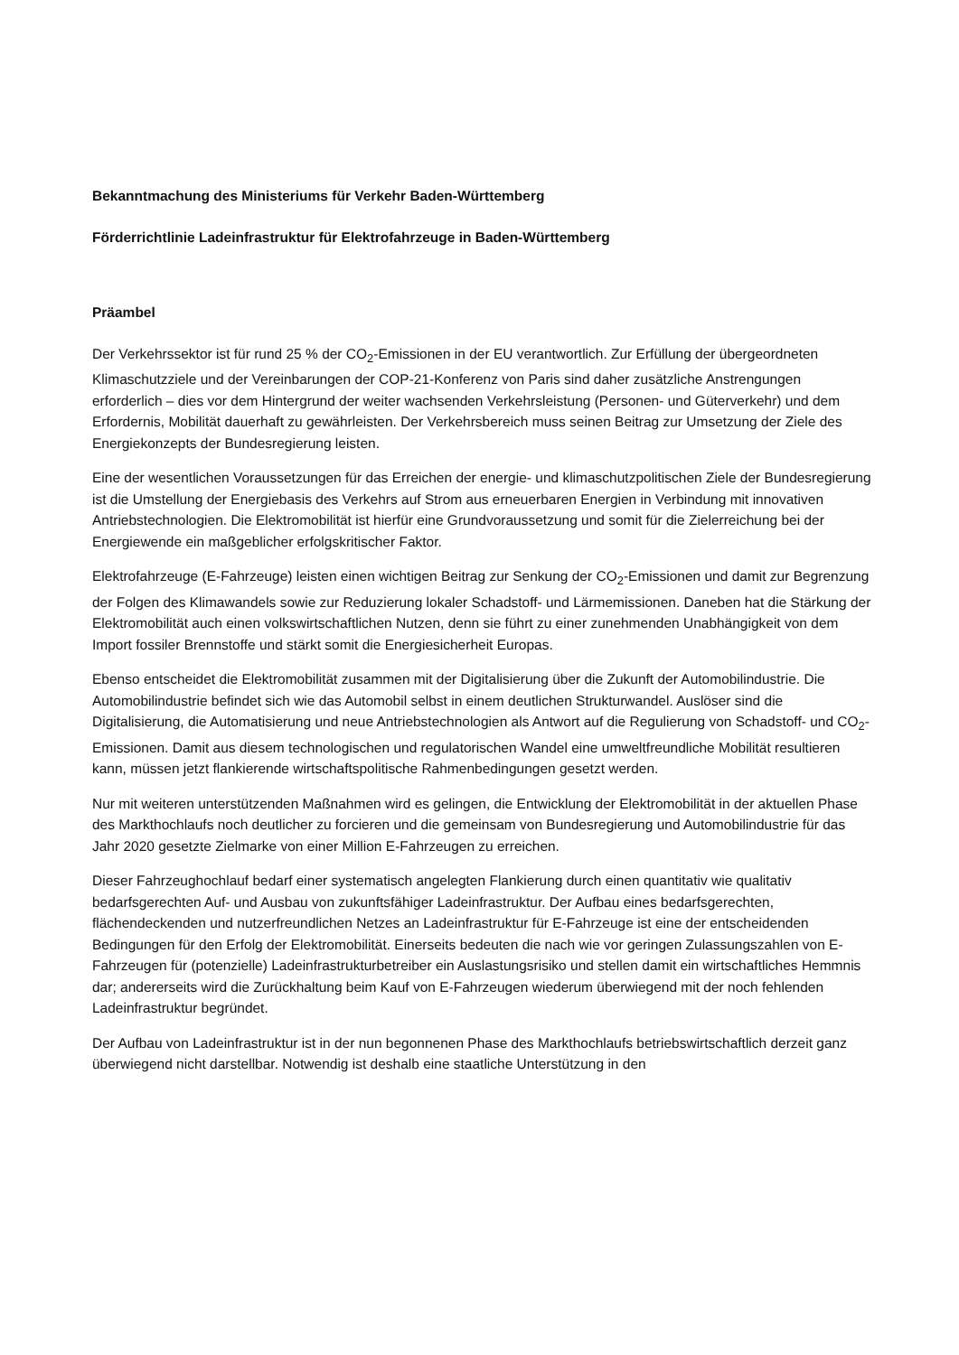Bekanntmachung des Ministeriums für Verkehr Baden-Württemberg
Förderrichtlinie Ladeinfrastruktur für Elektrofahrzeuge in Baden-Württemberg
Präambel
Der Verkehrssektor ist für rund 25 % der CO<sub>2</sub>-Emissionen in der EU verantwortlich. Zur Erfüllung der übergeordneten Klimaschutzziele und der Vereinbarungen der COP-21-Konferenz von Paris sind daher zusätzliche Anstrengungen erforderlich – dies vor dem Hintergrund der weiter wachsenden Verkehrsleistung (Personen- und Güterverkehr) und dem Erfordernis, Mobilität dauerhaft zu gewährleisten. Der Verkehrsbereich muss seinen Beitrag zur Umsetzung der Ziele des Energiekonzepts der Bundesregierung leisten.
Eine der wesentlichen Voraussetzungen für das Erreichen der energie- und klimaschutzpolitischen Ziele der Bundesregierung ist die Umstellung der Energiebasis des Verkehrs auf Strom aus erneuerbaren Energien in Verbindung mit innovativen Antriebstechnologien. Die Elektromobilität ist hierfür eine Grundvoraussetzung und somit für die Zielerreichung bei der Energiewende ein maßgeblicher erfolgskritischer Faktor.
Elektrofahrzeuge (E-Fahrzeuge) leisten einen wichtigen Beitrag zur Senkung der CO<sub>2</sub>-Emissionen und damit zur Begrenzung der Folgen des Klimawandels sowie zur Reduzierung lokaler Schadstoff- und Lärmemissionen. Daneben hat die Stärkung der Elektromobilität auch einen volkswirtschaftlichen Nutzen, denn sie führt zu einer zunehmenden Unabhängigkeit von dem Import fossiler Brennstoffe und stärkt somit die Energiesicherheit Europas.
Ebenso entscheidet die Elektromobilität zusammen mit der Digitalisierung über die Zukunft der Automobilindustrie. Die Automobilindustrie befindet sich wie das Automobil selbst in einem deutlichen Strukturwandel. Auslöser sind die Digitalisierung, die Automatisierung und neue Antriebstechnologien als Antwort auf die Regulierung von Schadstoff- und CO<sub>2</sub>-Emissionen. Damit aus diesem technologischen und regulatorischen Wandel eine umweltfreundliche Mobilität resultieren kann, müssen jetzt flankierende wirtschaftspolitische Rahmenbedingungen gesetzt werden.
Nur mit weiteren unterstützenden Maßnahmen wird es gelingen, die Entwicklung der Elektromobilität in der aktuellen Phase des Markthochlaufs noch deutlicher zu forcieren und die gemeinsam von Bundesregierung und Automobilindustrie für das Jahr 2020 gesetzte Zielmarke von einer Million E-Fahrzeugen zu erreichen.
Dieser Fahrzeughochlauf bedarf einer systematisch angelegten Flankierung durch einen quantitativ wie qualitativ bedarfsgerechten Auf- und Ausbau von zukunftsfähiger Ladeinfrastruktur. Der Aufbau eines bedarfsgerechten, flächendeckenden und nutzerfreundlichen Netzes an Ladeinfrastruktur für E-Fahrzeuge ist eine der entscheidenden Bedingungen für den Erfolg der Elektromobilität. Einerseits bedeuten die nach wie vor geringen Zulassungszahlen von E-Fahrzeugen für (potenzielle) Ladeinfrastrukturbetreiber ein Auslastungsrisiko und stellen damit ein wirtschaftliches Hemmnis dar; andererseits wird die Zurückhaltung beim Kauf von E-Fahrzeugen wiederum überwiegend mit der noch fehlenden Ladeinfrastruktur begründet.
Der Aufbau von Ladeinfrastruktur ist in der nun begonnenen Phase des Markthochlaufs betriebswirtschaftlich derzeit ganz überwiegend nicht darstellbar. Notwendig ist deshalb eine staatliche Unterstützung in den